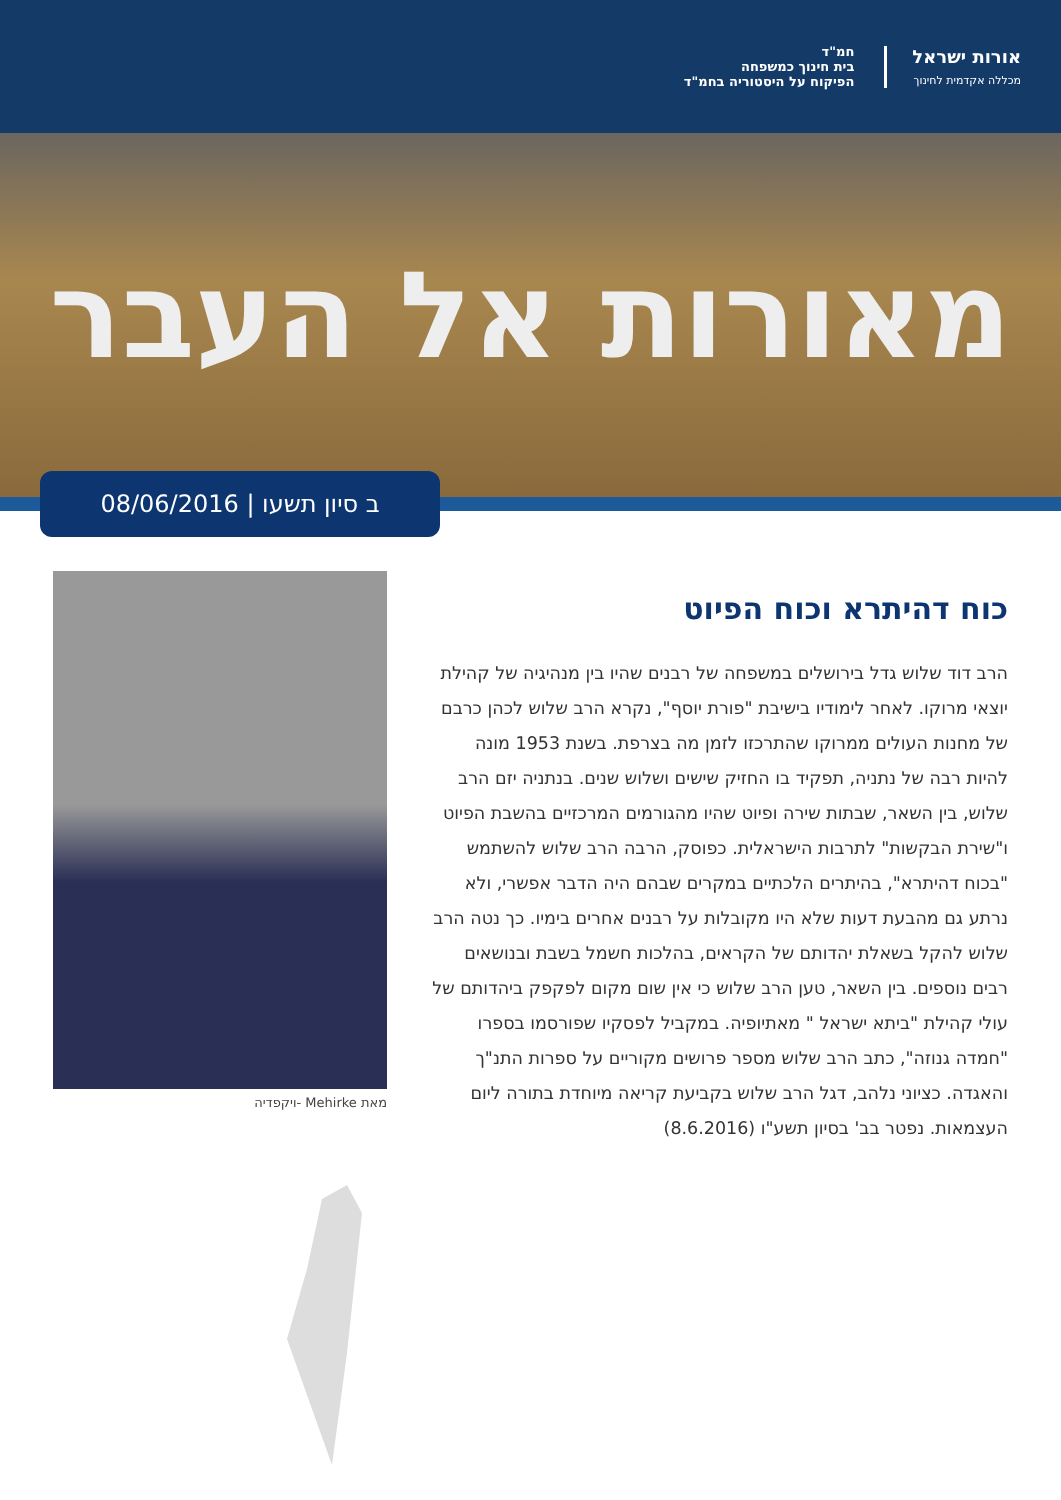חמ"ד
בית חינוך כמשפחה
הפיקוח על היסטוריה בחמ"ד
אורות ישראל
מכללה אקדמית לחינוך
מאורות אל העבר
ב סיון תשעו | 08/06/2016
כוח דהיתרא וכוח הפיוט
הרב דוד שלוש גדל בירושלים במשפחה של רבנים שהיו בין מנהיגיה של קהילת יוצאי מרוקו. לאחר לימודיו בישיבת "פורת יוסף", נקרא הרב שלוש לכהן כרבם של מחנות העולים ממרוקו שהתרכזו לזמן מה בצרפת. בשנת 1953 מונה להיות רבה של נתניה, תפקיד בו החזיק שישים ושלוש שנים. בנתניה יזם הרב שלוש, בין השאר, שבתות שירה ופיוט שהיו מהגורמים המרכזיים בהשבת הפיוט ו"שירת הבקשות" לתרבות הישראלית. כפוסק, הרבה הרב שלוש להשתמש "בכוח דהיתרא", בהיתרים הלכתיים במקרים שבהם היה הדבר אפשרי, ולא נרתע גם מהבעת דעות שלא היו מקובלות על רבנים אחרים בימיו. כך נטה הרב שלוש להקל בשאלת יהדותם של הקראים, בהלכות חשמל בשבת ובנושאים רבים נוספים. בין השאר, טען הרב שלוש כי אין שום מקום לפקפק ביהדותם של עולי קהילת "ביתא ישראל " מאתיופיה. במקביל לפסקיו שפורסמו בספרו "חמדה גנוזה", כתב הרב שלוש מספר פרושים מקוריים על ספרות התנ"ך והאגדה. כציוני נלהב, דגל הרב שלוש בקביעת קריאה מיוחדת בתורה ליום העצמאות. נפטר בב' בסיון תשע"ו (8.6.2016)
מאת Mehirke -ויקפדיה